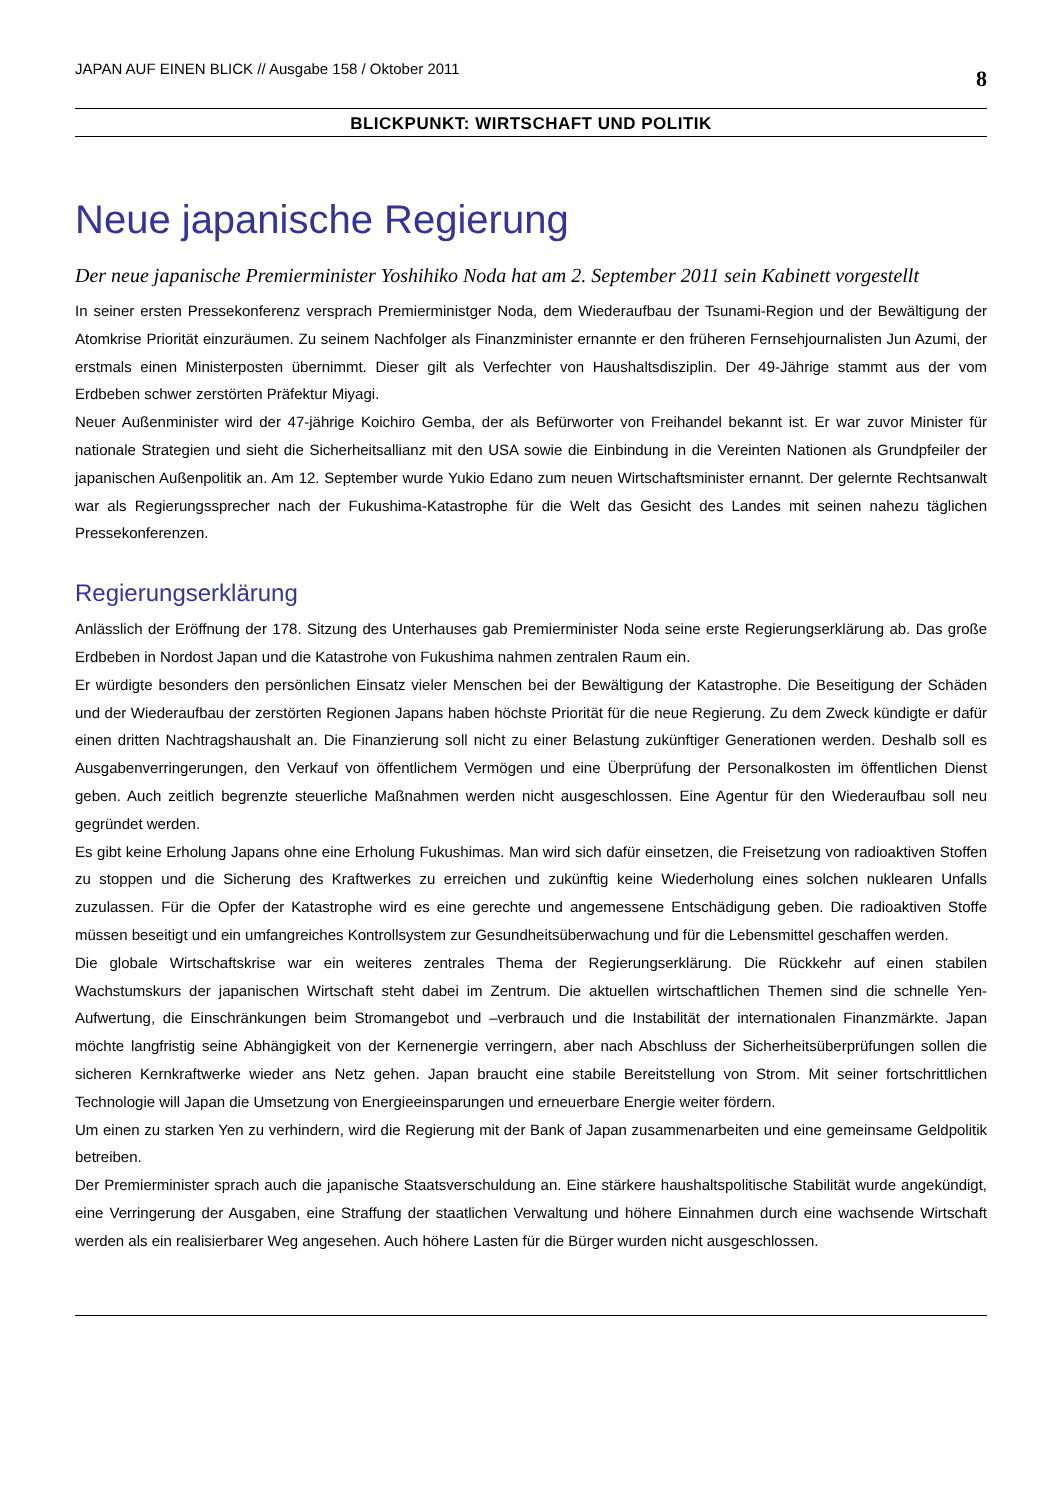JAPAN AUF EINEN BLICK // Ausgabe 158 / Oktober 2011 8
BLICKPUNKT: WIRTSCHAFT UND POLITIK
Neue japanische Regierung
Der neue japanische Premierminister Yoshihiko Noda hat am 2. September 2011 sein Kabinett vorgestellt
In seiner ersten Pressekonferenz versprach Premierministger Noda, dem Wiederaufbau der Tsunami-Region und der Bewältigung der Atomkrise Priorität einzuräumen. Zu seinem Nachfolger als Finanzminister ernannte er den früheren Fernsehjournalisten Jun Azumi, der erstmals einen Ministerposten übernimmt. Dieser gilt als Verfechter von Haushaltsdisziplin. Der 49-Jährige stammt aus der vom Erdbeben schwer zerstörten Präfektur Miyagi.
Neuer Außenminister wird der 47-jährige Koichiro Gemba, der als Befürworter von Freihandel bekannt ist. Er war zuvor Minister für nationale Strategien und sieht die Sicherheitsallianz mit den USA sowie die Einbindung in die Vereinten Nationen als Grundpfeiler der japanischen Außenpolitik an. Am 12. September wurde Yukio Edano zum neuen Wirtschaftsminister ernannt. Der gelernte Rechtsanwalt war als Regierungssprecher nach der Fukushima-Katastrophe für die Welt das Gesicht des Landes mit seinen nahezu täglichen Pressekonferenzen.
Regierungserklärung
Anlässlich der Eröffnung der 178. Sitzung des Unterhauses gab Premierminister Noda seine erste Regierungserklärung ab. Das große Erdbeben in Nordost Japan und die Katastrohe von Fukushima nahmen zentralen Raum ein.
Er würdigte besonders den persönlichen Einsatz vieler Menschen bei der Bewältigung der Katastrophe. Die Beseitigung der Schäden und der Wiederaufbau der zerstörten Regionen Japans haben höchste Priorität für die neue Regierung. Zu dem Zweck kündigte er dafür einen dritten Nachtragshaushalt an. Die Finanzierung soll nicht zu einer Belastung zukünftiger Generationen werden. Deshalb soll es Ausgabenverringerungen, den Verkauf von öffentlichem Vermögen und eine Überprüfung der Personalkosten im öffentlichen Dienst geben. Auch zeitlich begrenzte steuerliche Maßnahmen werden nicht ausgeschlossen. Eine Agentur für den Wiederaufbau soll neu gegründet werden.
Es gibt keine Erholung Japans ohne eine Erholung Fukushimas. Man wird sich dafür einsetzen, die Freisetzung von radioaktiven Stoffen zu stoppen und die Sicherung des Kraftwerkes zu erreichen und zukünftig keine Wiederholung eines solchen nuklearen Unfalls zuzulassen. Für die Opfer der Katastrophe wird es eine gerechte und angemessene Entschädigung geben. Die radioaktiven Stoffe müssen beseitigt und ein umfangreiches Kontrollsystem zur Gesundheitsüberwachung und für die Lebensmittel geschaffen werden.
Die globale Wirtschaftskrise war ein weiteres zentrales Thema der Regierungserklärung. Die Rückkehr auf einen stabilen Wachstumskurs der japanischen Wirtschaft steht dabei im Zentrum. Die aktuellen wirtschaftlichen Themen sind die schnelle Yen-Aufwertung, die Einschränkungen beim Stromangebot und –verbrauch und die Instabilität der internationalen Finanzmärkte. Japan möchte langfristig seine Abhängigkeit von der Kernenergie verringern, aber nach Abschluss der Sicherheitsüberprüfungen sollen die sicheren Kernkraftwerke wieder ans Netz gehen. Japan braucht eine stabile Bereitstellung von Strom. Mit seiner fortschrittlichen Technologie will Japan die Umsetzung von Energieeinsparungen und erneuerbare Energie weiter fördern.
Um einen zu starken Yen zu verhindern, wird die Regierung mit der Bank of Japan zusammenarbeiten und eine gemeinsame Geldpolitik betreiben.
Der Premierminister sprach auch die japanische Staatsverschuldung an. Eine stärkere haushaltspolitische Stabilität wurde angekündigt, eine Verringerung der Ausgaben, eine Straffung der staatlichen Verwaltung und höhere Einnahmen durch eine wachsende Wirtschaft werden als ein realisierbarer Weg angesehen. Auch höhere Lasten für die Bürger wurden nicht ausgeschlossen.